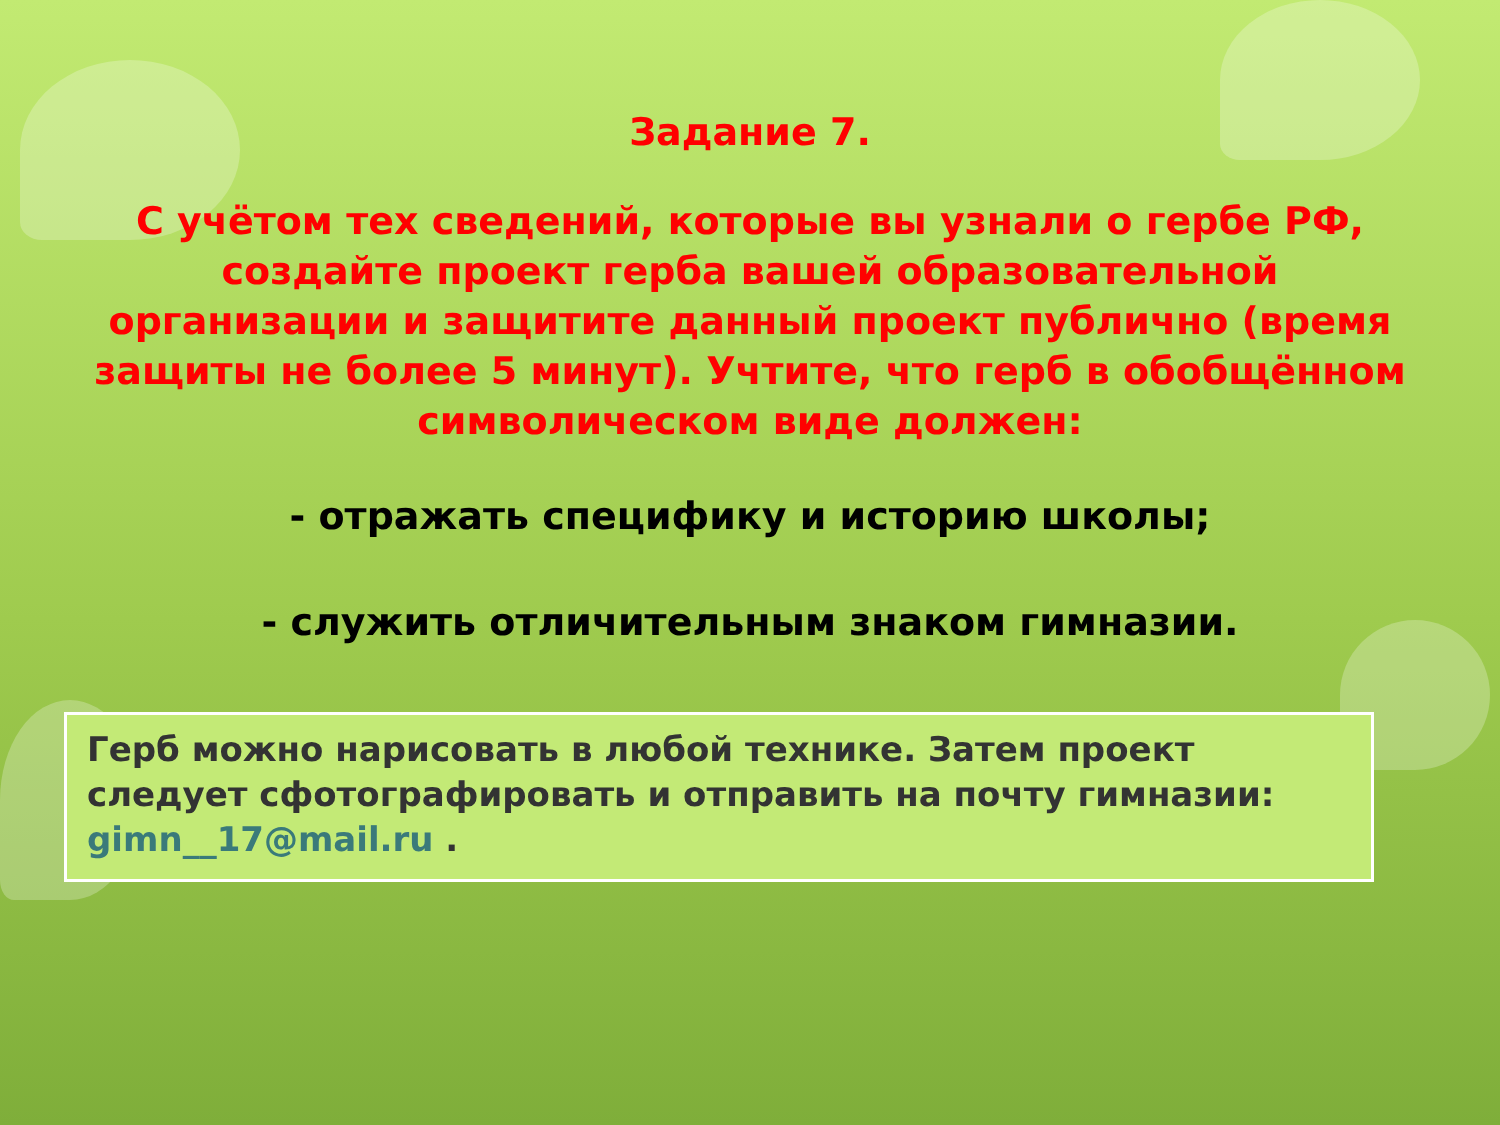Задание 7.
С учётом тех сведений, которые вы узнали о гербе РФ, создайте проект герба вашей образовательной организации и защитите данный проект публично (время защиты не более 5 минут). Учтите, что герб в обобщённом символическом виде должен:
- отражать специфику и историю школы;
- служить отличительным знаком гимназии.
Герб можно нарисовать в любой технике. Затем проект следует сфотографировать и отправить на почту гимназии: gimn__17@mail.ru .